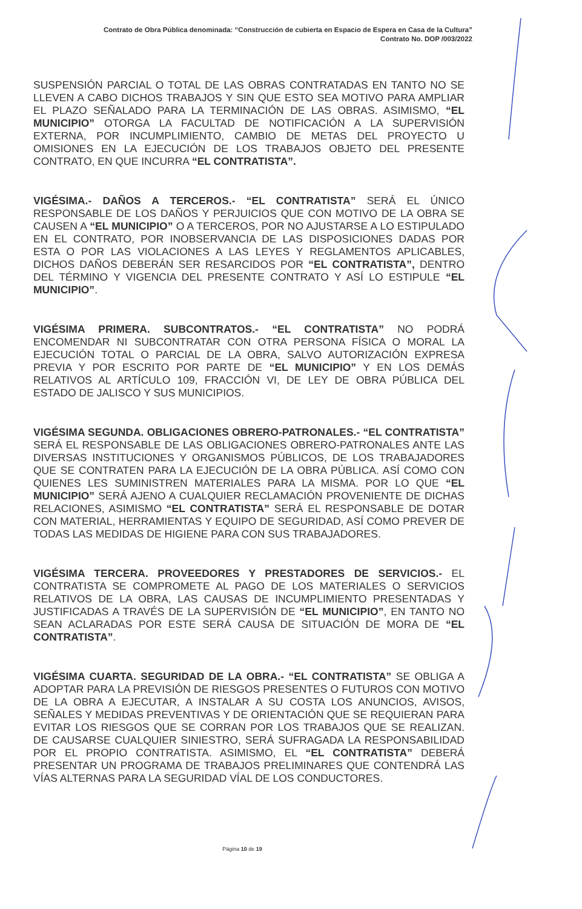Contrato de Obra Pública denominada: “Construcción de cubierta en Espacio de Espera en Casa de la Cultura”
Contrato No. DOP /003/2022
SUSPENSIÓN PARCIAL O TOTAL DE LAS OBRAS CONTRATADAS EN TANTO NO SE LLEVEN A CABO DICHOS TRABAJOS Y SIN QUE ESTO SEA MOTIVO PARA AMPLIAR EL PLAZO SEÑALADO PARA LA TERMINACIÓN DE LAS OBRAS. ASIMISMO, “EL MUNICIPIO” OTORGA LA FACULTAD DE NOTIFICACIÓN A LA SUPERVISIÓN EXTERNA, POR INCUMPLIMIENTO, CAMBIO DE METAS DEL PROYECTO U OMISIONES EN LA EJECUCIÓN DE LOS TRABAJOS OBJETO DEL PRESENTE CONTRATO, EN QUE INCURRA “EL CONTRATISTA”.
VIGÉSIMA.- DAÑOS A TERCEROS.- “EL CONTRATISTA” SERÁ EL ÚNICO RESPONSABLE DE LOS DAÑOS Y PERJUICIOS QUE CON MOTIVO DE LA OBRA SE CAUSEN A “EL MUNICIPIO” O A TERCEROS, POR NO AJUSTARSE A LO ESTIPULADO EN EL CONTRATO, POR INOBSERVANCIA DE LAS DISPOSICIONES DADAS POR ESTA O POR LAS VIOLACIONES A LAS LEYES Y REGLAMENTOS APLICABLES, DICHOS DAÑOS DEBERÁN SER RESARCIDOS POR “EL CONTRATISTA”, DENTRO DEL TÉRMINO Y VIGENCIA DEL PRESENTE CONTRATO Y ASÍ LO ESTIPULE “EL MUNICIPIO”.
VIGÉSIMA PRIMERA. SUBCONTRATOS.- “EL CONTRATISTA” NO PODRÁ ENCOMENDAR NI SUBCONTRATAR CON OTRA PERSONA FÍSICA O MORAL LA EJECUCIÓN TOTAL O PARCIAL DE LA OBRA, SALVO AUTORIZACIÓN EXPRESA PREVIA Y POR ESCRITO POR PARTE DE “EL MUNICIPIO” Y EN LOS DEMÁS RELATIVOS AL ARTÍCULO 109, FRACCIÓN VI, DE LEY DE OBRA PÚBLICA DEL ESTADO DE JALISCO Y SUS MUNICIPIOS.
VIGÉSIMA SEGUNDA. OBLIGACIONES OBRERO-PATRONALES.- “EL CONTRATISTA” SERÁ EL RESPONSABLE DE LAS OBLIGACIONES OBRERO-PATRONALES ANTE LAS DIVERSAS INSTITUCIONES Y ORGANISMOS PÚBLICOS, DE LOS TRABAJADORES QUE SE CONTRATEN PARA LA EJECUCIÓN DE LA OBRA PÚBLICA. ASÍ COMO CON QUIENES LES SUMINISTREN MATERIALES PARA LA MISMA. POR LO QUE “EL MUNICIPIO” SERÁ AJENO A CUALQUIER RECLAMACIÓN PROVENIENTE DE DICHAS RELACIONES, ASIMISMO “EL CONTRATISTA” SERÁ EL RESPONSABLE DE DOTAR CON MATERIAL, HERRAMIENTAS Y EQUIPO DE SEGURIDAD, ASÍ COMO PREVER DE TODAS LAS MEDIDAS DE HIGIENE PARA CON SUS TRABAJADORES.
VIGÉSIMA TERCERA. PROVEEDORES Y PRESTADORES DE SERVICIOS.- EL CONTRATISTA SE COMPROMETE AL PAGO DE LOS MATERIALES O SERVICIOS RELATIVOS DE LA OBRA, LAS CAUSAS DE INCUMPLIMIENTO PRESENTADAS Y JUSTIFICADAS A TRAVÉS DE LA SUPERVISIÓN DE “EL MUNICIPIO”, EN TANTO NO SEAN ACLARADAS POR ESTE SERÁ CAUSA DE SITUACIÓN DE MORA DE “EL CONTRATISTA”.
VIGÉSIMA CUARTA. SEGURIDAD DE LA OBRA.- “EL CONTRATISTA” SE OBLIGA A ADOPTAR PARA LA PREVISIÓN DE RIESGOS PRESENTES O FUTUROS CON MOTIVO DE LA OBRA A EJECUTAR, A INSTALAR A SU COSTA LOS ANUNCIOS, AVISOS, SEÑALES Y MEDIDAS PREVENTIVAS Y DE ORIENTACIÓN QUE SE REQUIERAN PARA EVITAR LOS RIESGOS QUE SE CORRAN POR LOS TRABAJOS QUE SE REALIZAN. DE CAUSARSE CUALQUIER SINIESTRO, SERÁ SUFRAGADA LA RESPONSABILIDAD POR EL PROPIO CONTRATISTA. ASIMISMO, EL “EL CONTRATISTA” DEBERÁ PRESENTAR UN PROGRAMA DE TRABAJOS PRELIMINARES QUE CONTENDRÁ LAS VÍAS ALTERNAS PARA LA SEGURIDAD VÍAL DE LOS CONDUCTORES.
Página 10 de 19